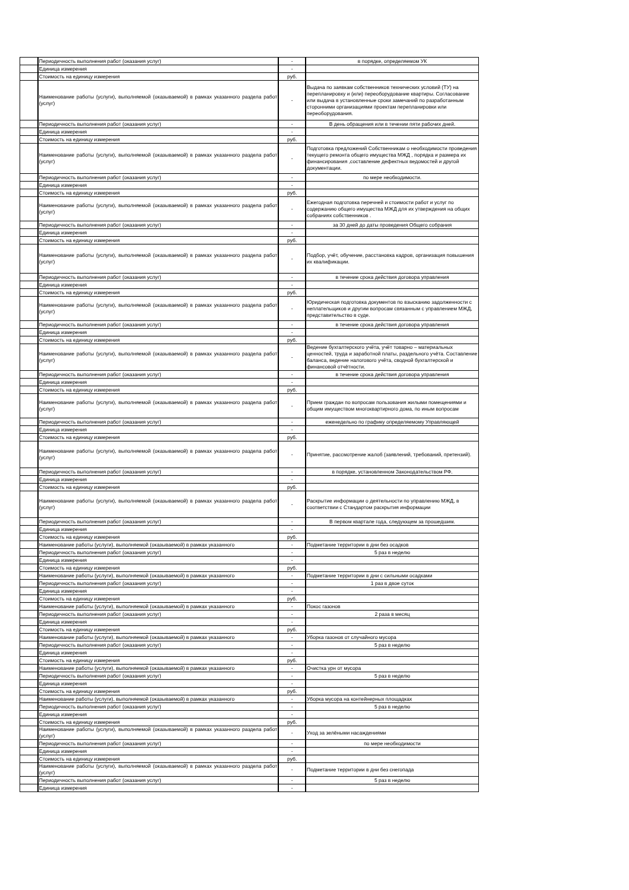| | Периодичность выполнения работ (оказания услуг) | - | в порядке, определяемом УК |
| | Единица измерения | - | |
| | Стоимость на единицу измерения | руб. | |
| | Наименование работы (услуги), выполняемой (оказываемой) в рамках указанного раздела работ (услуг) | - | Выдача по заявкам собственников технических условий (ТУ) на перепланировку и (или) переоборудование квартиры. Согласование или выдача в установленные сроки замечаний по разработанным сторонними организациями проектам перепланировки или переоборудования. |
| | Периодичность выполнения работ (оказания услуг) | - | В день обращения или в течении пяти рабочих дней. |
| | Единица измерения | - | |
| | Стоимость на единицу измерения | руб. | |
| | Наименование работы (услуги), выполняемой (оказываемой) в рамках указанного раздела работ (услуг) | - | Подготовка предложений Собственникам о необходимости проведения текущего ремонта общего имущества МЖД , порядка и размера их финансирования ,составление дефектных ведомостей и другой документации. |
| | Периодичность выполнения работ (оказания услуг) | - | по мере необходимости. |
| | Единица измерения | - | |
| | Стоимость на единицу измерения | руб. | |
| | Наименование работы (услуги), выполняемой (оказываемой) в рамках указанного раздела работ (услуг) | - | Ежегодная подготовка перечней и стоимости работ и услуг по содержанию общего имущества МЖД для их утверждения на общих собраниях собственников . |
| | Периодичность выполнения работ (оказания услуг) | - | за 30 дней до даты проведения Общего собрания |
| | Единица измерения | - | |
| | Стоимость на единицу измерения | руб. | |
| | Наименование работы (услуги), выполняемой (оказываемой) в рамках указанного раздела работ (услуг) | - | Подбор, учёт, обучение, расстановка кадров, организация повышения их квалификации. |
| | Периодичность выполнения работ (оказания услуг) | - | в течение срока действия договора управления |
| | Единица измерения | - | |
| | Стоимость на единицу измерения | руб. | |
| | Наименование работы (услуги), выполняемой (оказываемой) в рамках указанного раздела работ (услуг) | - | Юридическая подготовка документов по взысканию задолженности с неплательщиков и другим вопросам связанным с управлением МЖД, представительство в суде. |
| | Периодичность выполнения работ (оказания услуг) | - | в течение срока действия договора управления |
| | Единица измерения | - | |
| | Стоимость на единицу измерения | руб. | |
| | Наименование работы (услуги), выполняемой (оказываемой) в рамках указанного раздела работ (услуг) | - | Ведение бухгалтерского учёта, учёт товарно – материальных ценностей, труда и заработной платы, раздельного учёта. Составление баланса, ведение налогового учёта, сводной бухгалтерской и финансовой отчётности. |
| | Периодичность выполнения работ (оказания услуг) | - | в течение срока действия договора управления |
| | Единица измерения | - | |
| | Стоимость на единицу измерения | руб. | |
| | Наименование работы (услуги), выполняемой (оказываемой) в рамках указанного раздела работ (услуг) | - | Прием граждан по вопросам пользования жилыми помещениями и общим имуществом многоквартирного дома, по иным вопросам |
| | Периодичность выполнения работ (оказания услуг) | - | еженедельно по графику определяемому Управляющей |
| | Единица измерения | - | |
| | Стоимость на единицу измерения | руб. | |
| | Наименование работы (услуги), выполняемой (оказываемой) в рамках указанного раздела работ (услуг) | - | Принятие, рассмотрение жалоб (заявлений, требований, претензий). |
| | Периодичность выполнения работ (оказания услуг) | - | в порядке, установленном Законодательством РФ. |
| | Единица измерения | - | |
| | Стоимость на единицу измерения | руб. | |
| | Наименование работы (услуги), выполняемой (оказываемой) в рамках указанного раздела работ (услуг) | - | Раскрытие информации о деятельности по управлению МЖД, в соответствии с Стандартом раскрытия информации |
| | Периодичность выполнения работ (оказания услуг) | - | В первом квартале года, следующем за прошедшим. |
| | Единица измерения | - | |
| | Стоимость на единицу измерения | руб. | |
| | Наименование работы (услуги), выполняемой (оказываемой) в рамках указанного | - | Подметание территории в дни без осадков |
| | Периодичность выполнения работ (оказания услуг) | - | 5 раз в неделю |
| | Единица измерения | - | |
| | Стоимость на единицу измерения | руб. | |
| | Наименование работы (услуги), выполняемой (оказываемой) в рамках указанного | - | Подметание территории в дни с сильными осадками |
| | Периодичность выполнения работ (оказания услуг) | - | 1 раз в двое суток |
| | Единица измерения | - | |
| | Стоимость на единицу измерения | руб. | |
| | Наименование работы (услуги), выполняемой (оказываемой) в рамках указанного | - | Покос газонов |
| | Периодичность выполнения работ (оказания услуг) | - | 2 раза в месяц |
| | Единица измерения | - | |
| | Стоимость на единицу измерения | руб. | |
| | Наименование работы (услуги), выполняемой (оказываемой) в рамках указанного | - | Уборка газонов от случайного мусора |
| | Периодичность выполнения работ (оказания услуг) | - | 5 раз в неделю |
| | Единица измерения | - | |
| | Стоимость на единицу измерения | руб. | |
| | Наименование работы (услуги), выполняемой (оказываемой) в рамках указанного | - | Очистка урн от мусора |
| | Периодичность выполнения работ (оказания услуг) | - | 5 раз в неделю |
| | Единица измерения | - | |
| | Стоимость на единицу измерения | руб. | |
| | Наименование работы (услуги), выполняемой (оказываемой) в рамках указанного | - | Уборка мусора на контейнерных площадках |
| | Периодичность выполнения работ (оказания услуг) | - | 5 раз в неделю |
| | Единица измерения | - | |
| | Стоимость на единицу измерения | руб. | |
| | Наименование работы (услуги), выполняемой (оказываемой) в рамках указанного раздела работ (услуг) | - | Уход за зелёными насаждениями |
| | Периодичность выполнения работ (оказания услуг) | - | по мере необходимости |
| | Единица измерения | - | |
| | Стоимость на единицу измерения | руб. | |
| | Наименование работы (услуги), выполняемой (оказываемой) в рамках указанного раздела работ (услуг) | - | Подметание территории в дни без снегопада |
| | Периодичность выполнения работ (оказания услуг) | - | 5 раз в неделю |
| | Единица измерения | - | |